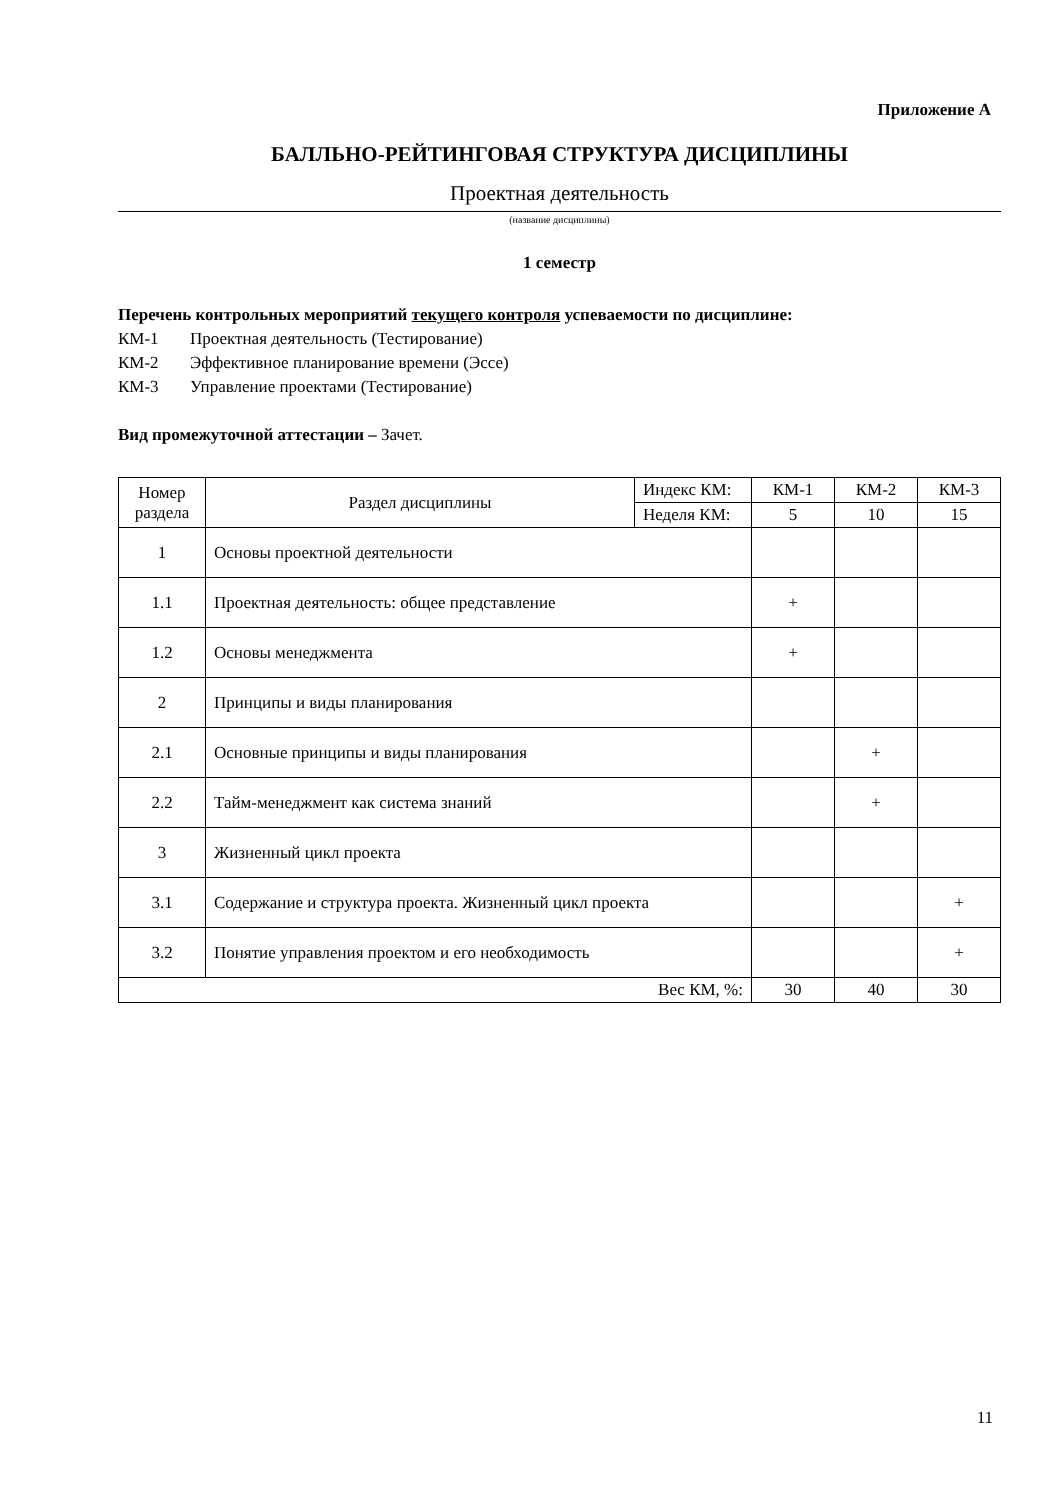Приложение А
БАЛЛЬНО-РЕЙТИНГОВАЯ СТРУКТУРА ДИСЦИПЛИНЫ
Проектная деятельность
(название дисциплины)
1 семестр
Перечень контрольных мероприятий текущего контроля успеваемости по дисциплине:
КМ-1 Проектная деятельность (Тестирование)
КМ-2 Эффективное планирование времени (Эссе)
КМ-3 Управление проектами (Тестирование)
Вид промежуточной аттестации – Зачет.
| Номер раздела | Раздел дисциплины | Индекс КМ: | КМ-1 | КМ-2 | КМ-3 |
| | | Неделя КМ: | 5 | 10 | 15 |
| 1 | Основы проектной деятельности | | | | |
| 1.1 | Проектная деятельность: общее представление | | + | | |
| 1.2 | Основы менеджмента | | + | | |
| 2 | Принципы и виды планирования | | | | |
| 2.1 | Основные принципы и виды планирования | | | + | |
| 2.2 | Тайм-менеджмент как система знаний | | | + | |
| 3 | Жизненный цикл проекта | | | | |
| 3.1 | Содержание и структура проекта. Жизненный цикл проекта | | | | + |
| 3.2 | Понятие управления проектом и его необходимость | | | | + |
| Вес КМ, %: | | | 30 | 40 | 30 |
11